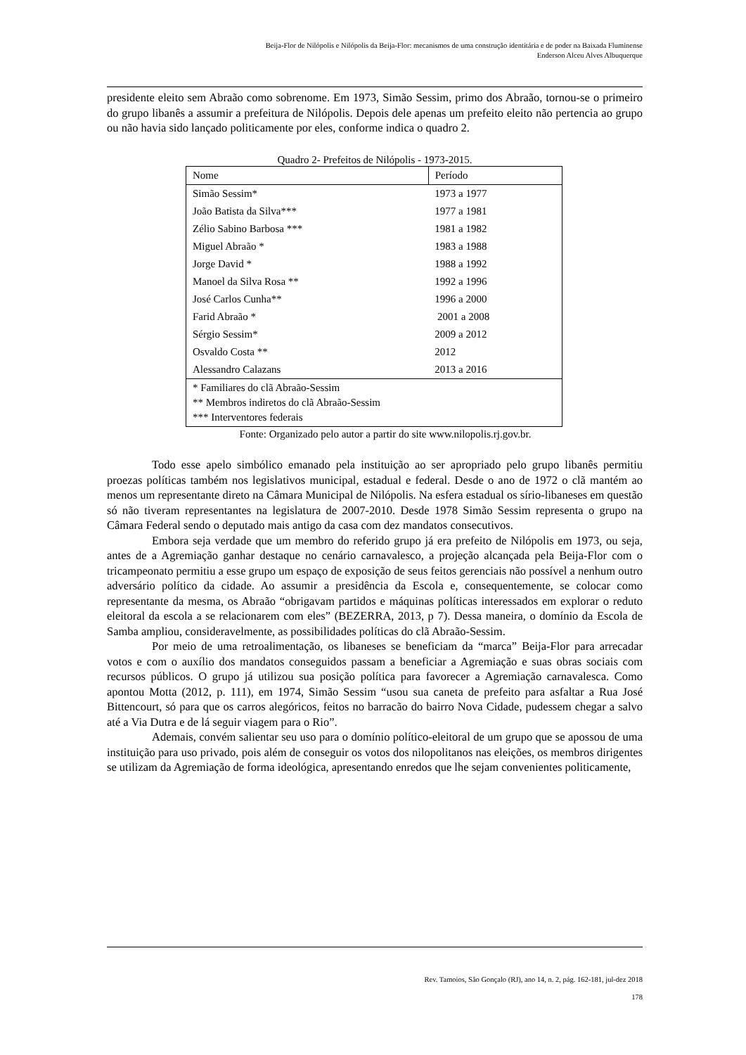Beija-Flor de Nilópolis e Nilópolis da Beija-Flor: mecanismos de uma construção identitária e de poder na Baixada Fluminense
Enderson Alceu Alves Albuquerque
presidente eleito sem Abraão como sobrenome. Em 1973, Simão Sessim, primo dos Abraão, tornou-se o primeiro do grupo libanês a assumir a prefeitura de Nilópolis. Depois dele apenas um prefeito eleito não pertencia ao grupo ou não havia sido lançado politicamente por eles, conforme indica o quadro 2.
Quadro 2- Prefeitos de Nilópolis - 1973-2015.
| Nome | Período |
| --- | --- |
| Simão Sessim* | 1973 a 1977 |
| João Batista da Silva*** | 1977 a 1981 |
| Zélio Sabino Barbosa *** | 1981 a 1982 |
| Miguel Abraão * | 1983 a 1988 |
| Jorge David * | 1988 a 1992 |
| Manoel da Silva Rosa ** | 1992 a 1996 |
| José Carlos Cunha** | 1996 a 2000 |
| Farid Abraão * | 2001 a 2008 |
| Sérgio Sessim* | 2009 a 2012 |
| Osvaldo Costa ** | 2012 |
| Alessandro Calazans | 2013 a 2016 |
| * Familiares do clã Abraão-Sessim ** Membros indiretos do clã Abraão-Sessim *** Interventores federais | |
Fonte: Organizado pelo autor a partir do site www.nilopolis.rj.gov.br.
Todo esse apelo simbólico emanado pela instituição ao ser apropriado pelo grupo libanês permitiu proezas políticas também nos legislativos municipal, estadual e federal. Desde o ano de 1972 o clã mantém ao menos um representante direto na Câmara Municipal de Nilópolis. Na esfera estadual os sírio-libaneses em questão só não tiveram representantes na legislatura de 2007-2010. Desde 1978 Simão Sessim representa o grupo na Câmara Federal sendo o deputado mais antigo da casa com dez mandatos consecutivos.
Embora seja verdade que um membro do referido grupo já era prefeito de Nilópolis em 1973, ou seja, antes de a Agremiação ganhar destaque no cenário carnavalesco, a projeção alcançada pela Beija-Flor com o tricampeonato permitiu a esse grupo um espaço de exposição de seus feitos gerenciais não possível a nenhum outro adversário político da cidade. Ao assumir a presidência da Escola e, consequentemente, se colocar como representante da mesma, os Abraão “obrigavam partidos e máquinas políticas interessados em explorar o reduto eleitoral da escola a se relacionarem com eles” (BEZERRA, 2013, p 7). Dessa maneira, o domínio da Escola de Samba ampliou, consideravelmente, as possibilidades políticas do clã Abraão-Sessim.
Por meio de uma retroalimentação, os libaneses se beneficiam da “marca” Beija-Flor para arrecadar votos e com o auxílio dos mandatos conseguidos passam a beneficiar a Agremiação e suas obras sociais com recursos públicos. O grupo já utilizou sua posição política para favorecer a Agremiação carnavalesca. Como apontou Motta (2012, p. 111), em 1974, Simão Sessim “usou sua caneta de prefeito para asfaltar a Rua José Bittencourt, só para que os carros alegóricos, feitos no barracão do bairro Nova Cidade, pudessem chegar a salvo até a Via Dutra e de lá seguir viagem para o Rio”.
Ademais, convém salientar seu uso para o domínio político-eleitoral de um grupo que se apossou de uma instituição para uso privado, pois além de conseguir os votos dos nilopolitanos nas eleições, os membros dirigentes se utilizam da Agremiação de forma ideológica, apresentando enredos que lhe sejam convenientes politicamente,
Rev. Tamoios, São Gonçalo (RJ), ano 14, n. 2, pág. 162-181, jul-dez 2018
178